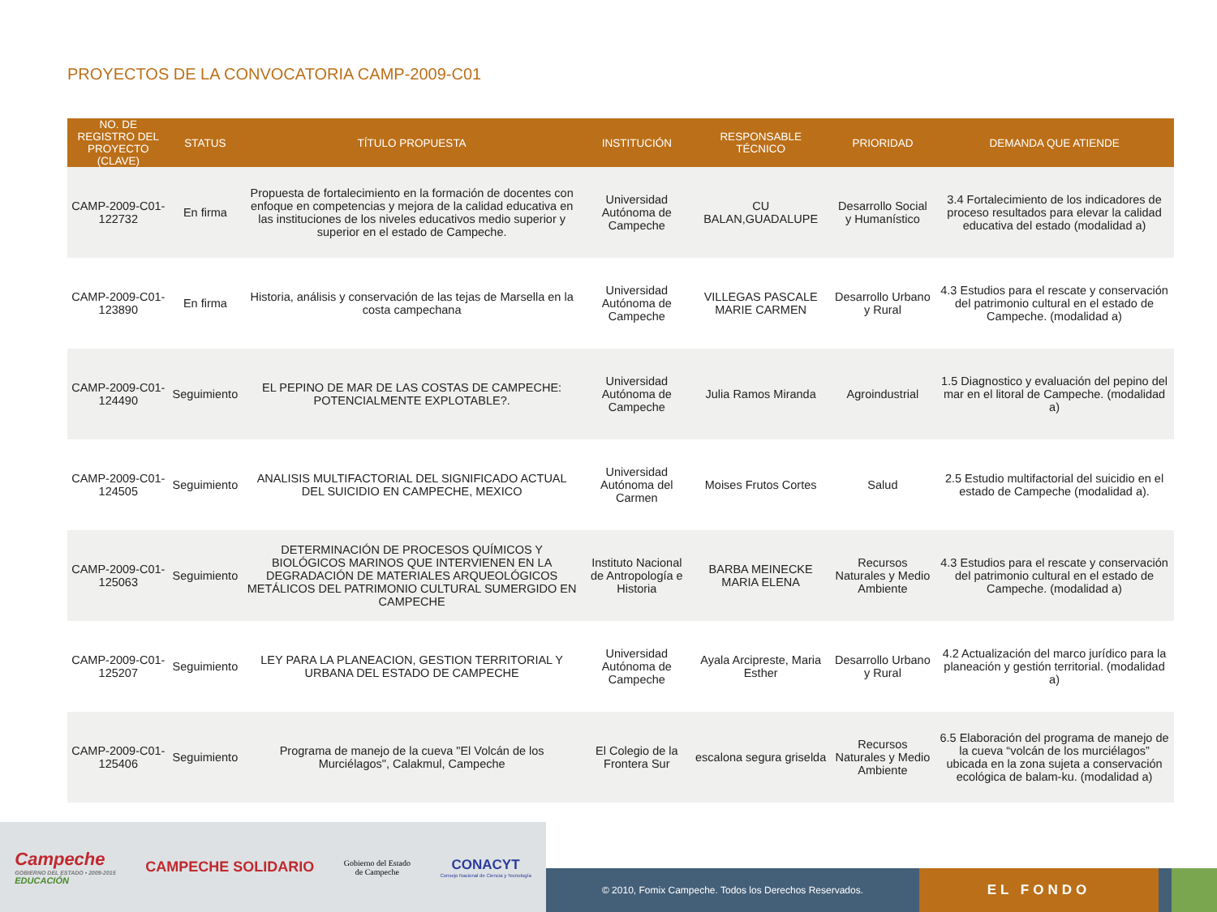PROYECTOS DE LA CONVOCATORIA CAMP-2009-C01
| NO. DE REGISTRO DEL PROYECTO (CLAVE) | STATUS | TÍTULO PROPUESTA | INSTITUCIÓN | RESPONSABLE TÉCNICO | PRIORIDAD | DEMANDA QUE ATIENDE |
| --- | --- | --- | --- | --- | --- | --- |
| CAMP-2009-C01-122732 | En firma | Propuesta de fortalecimiento en la formación de docentes con enfoque en competencias y mejora de la calidad educativa en las instituciones de los niveles educativos medio superior y superior en el estado de Campeche. | Universidad Autónoma de Campeche | CU BALAN,GUADALUPE | Desarrollo Social y Humanístico | 3.4 Fortalecimiento de los indicadores de proceso resultados para elevar la calidad educativa del estado (modalidad a) |
| CAMP-2009-C01-123890 | En firma | Historia, análisis y conservación de las tejas de Marsella en la costa campechana | Universidad Autónoma de Campeche | VILLEGAS PASCALE MARIE CARMEN | Desarrollo Urbano y Rural | 4.3 Estudios para el rescate y conservación del patrimonio cultural en el estado de Campeche. (modalidad a) |
| CAMP-2009-C01-124490 | Seguimiento | EL PEPINO DE MAR DE LAS COSTAS DE CAMPECHE: POTENCIALMENTE EXPLOTABLE?. | Universidad Autónoma de Campeche | Julia Ramos Miranda | Agroindustrial | 1.5 Diagnostico y evaluación del pepino del mar en el litoral de Campeche. (modalidad a) |
| CAMP-2009-C01-124505 | Seguimiento | ANALISIS MULTIFACTORIAL DEL SIGNIFICADO ACTUAL DEL SUICIDIO EN CAMPECHE, MEXICO | Universidad Autónoma del Carmen | Moises Frutos Cortes | Salud | 2.5 Estudio multifactorial del suicidio en el estado de Campeche (modalidad a). |
| CAMP-2009-C01-125063 | Seguimiento | DETERMINACIÓN DE PROCESOS QUÍMICOS Y BIOLÓGICOS MARINOS QUE INTERVIENEN EN LA DEGRADACIÓN DE MATERIALES ARQUEOLÓGICOS METÁLICOS DEL PATRIMONIO CULTURAL SUMERGIDO EN CAMPECHE | Instituto Nacional de Antropología e Historia | BARBA MEINECKE MARIA ELENA | Recursos Naturales y Medio Ambiente | 4.3 Estudios para el rescate y conservación del patrimonio cultural en el estado de Campeche. (modalidad a) |
| CAMP-2009-C01-125207 | Seguimiento | LEY PARA LA PLANEACION, GESTION TERRITORIAL Y URBANA DEL ESTADO DE CAMPECHE | Universidad Autónoma de Campeche | Ayala Arcipreste, Maria Esther | Desarrollo Urbano y Rural | 4.2 Actualización del marco jurídico para la planeación y gestión territorial. (modalidad a) |
| CAMP-2009-C01-125406 | Seguimiento | Programa de manejo de la cueva "El Volcán de los Murciélagos", Calakmul, Campeche | El Colegio de la Frontera Sur | escalona segura griselda | Recursos Naturales y Medio Ambiente | 6.5 Elaboración del programa de manejo de la cueva “volcán de los murciélagos” ubicada en la zona sujeta a conservación ecológica de balam-ku. (modalidad a) |
Campeche
GOBIERNO DEL ESTADO • 2009-2015
EDUCACIÓN
CAMPECHE SOLIDARIO
Gobierno del Estado
de Campeche
CONACYT
Consejo Nacional de Ciencia y Tecnología
© 2010, Fomix Campeche. Todos los Derechos Reservados. EL FONDO